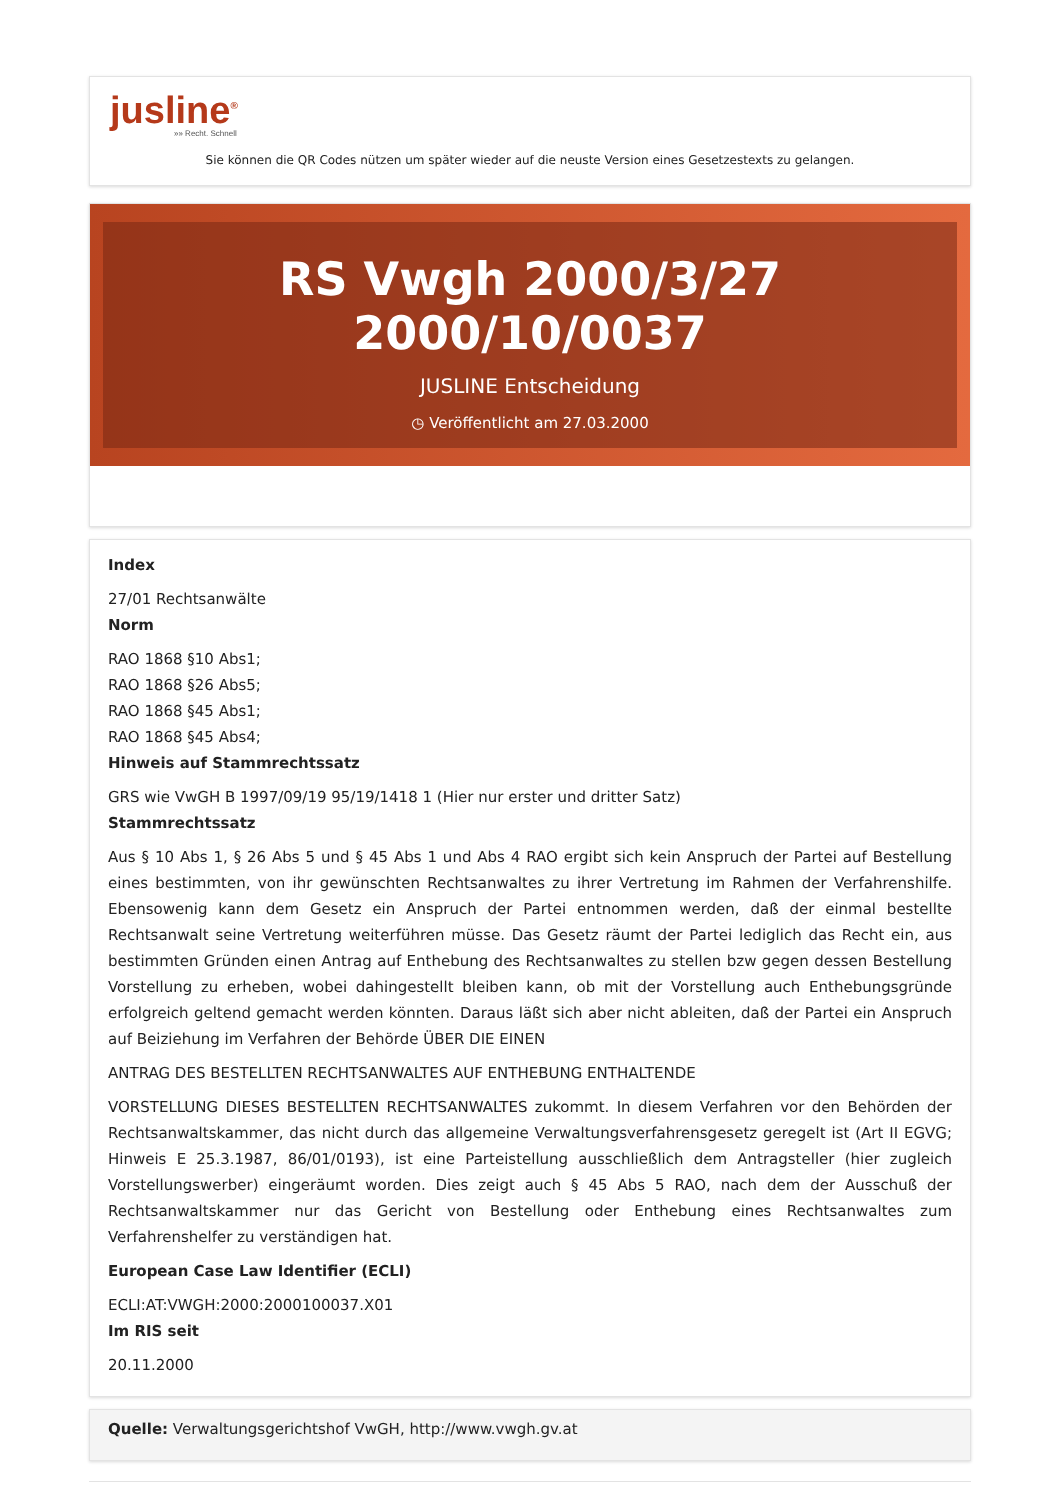jusline<sup>®</sup>
»» Recht. Schnell
Sie können die QR Codes nützen um später wieder auf die neuste Version eines Gesetzestexts zu gelangen.
RS Vwgh 2000/3/27 2000/10/0037
JUSLINE Entscheidung
◷ Veröffentlicht am 27.03.2000
Index
27/01 Rechtsanwälte
Norm
RAO 1868 §10 Abs1;
RAO 1868 §26 Abs5;
RAO 1868 §45 Abs1;
RAO 1868 §45 Abs4;
Hinweis auf Stammrechtssatz
GRS wie VwGH B 1997/09/19 95/19/1418 1 (Hier nur erster und dritter Satz)
Stammrechtssatz
Aus § 10 Abs 1, § 26 Abs 5 und § 45 Abs 1 und Abs 4 RAO ergibt sich kein Anspruch der Partei auf Bestellung eines bestimmten, von ihr gewünschten Rechtsanwaltes zu ihrer Vertretung im Rahmen der Verfahrenshilfe. Ebensowenig kann dem Gesetz ein Anspruch der Partei entnommen werden, daß der einmal bestellte Rechtsanwalt seine Vertretung weiterführen müsse. Das Gesetz räumt der Partei lediglich das Recht ein, aus bestimmten Gründen einen Antrag auf Enthebung des Rechtsanwaltes zu stellen bzw gegen dessen Bestellung Vorstellung zu erheben, wobei dahingestellt bleiben kann, ob mit der Vorstellung auch Enthebungsgründe erfolgreich geltend gemacht werden könnten. Daraus läßt sich aber nicht ableiten, daß der Partei ein Anspruch auf Beiziehung im Verfahren der Behörde ÜBER DIE EINEN
ANTRAG DES BESTELLTEN RECHTSANWALTES AUF ENTHEBUNG ENTHALTENDE
VORSTELLUNG DIESES BESTELLTEN RECHTSANWALTES zukommt. In diesem Verfahren vor den Behörden der Rechtsanwaltskammer, das nicht durch das allgemeine Verwaltungsverfahrensgesetz geregelt ist (Art II EGVG; Hinweis E 25.3.1987, 86/01/0193), ist eine Parteistellung ausschließlich dem Antragsteller (hier zugleich Vorstellungswerber) eingeräumt worden. Dies zeigt auch § 45 Abs 5 RAO, nach dem der Ausschuß der Rechtsanwaltskammer nur das Gericht von Bestellung oder Enthebung eines Rechtsanwaltes zum Verfahrenshelfer zu verständigen hat.
European Case Law Identifier (ECLI)
ECLI:AT:VWGH:2000:2000100037.X01
Im RIS seit
20.11.2000
Quelle: Verwaltungsgerichtshof VwGH, http://www.vwgh.gv.at